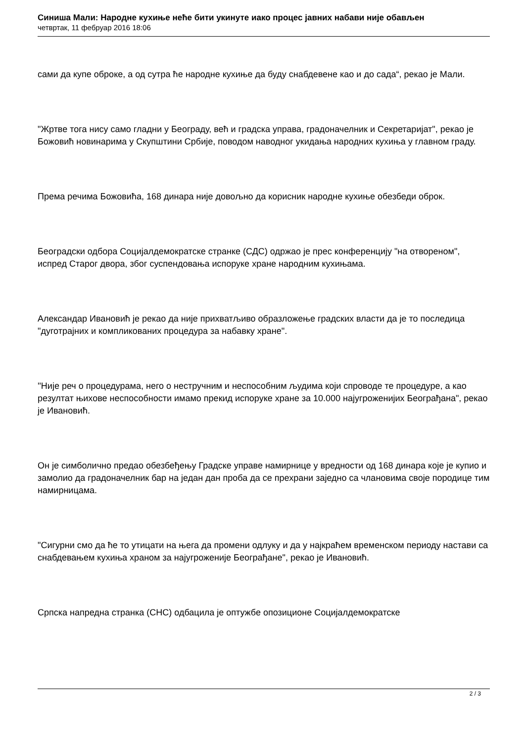Синиша Мали: Народне кухиње неће бити укинуте иако процес јавних набави није обављен
четвртак, 11 фебруар 2016 18:06
сами да купе оброке, а од сутра ће народне кухиње да буду снабдевене као и до сада“, рекао је Мали.
"Жртве тога нису само гладни у Београду, већ и градска управа, градоначелник и Секретаријат", рекао је Божовић новинарима у Скупштини Србије, поводом наводног укидања народних кухиња у главном граду.
Према речима Божовића, 168 динара није довољно да корисник народне кухиње обезбеди оброк.
Београдски одбора Социјалдемократске странке (СДС) одржао је прес конференцију "на отвореном", испред Старог двора, због суспендовања испоруке хране народним кухињама.
Александар Ивановић је рекао да није прихватљиво образложење градских власти да је то последица "дуготрајних и компликованих процедура за набавку хране".
''Није реч о процедурама, него о нестручним и неспособним људима који спроводе те процедуре, а као резултат њихове неспособности имамо прекид испоруке хране за 10.000 најугроженијих Београђана", рекао је Ивановић.
Он је симболично предао обезбеђењу Градске управе намирнице у вредности од 168 динара које је купио и замолио да градоначелник бар на један дан проба да се прехрани заједно са члановима своје породице тим намирницама.
"Сигурни смо да ће то утицати на њега да промени одлуку и да у најкраћем временском периоду настави са снабдевањем кухиња храном за најугроженије Београђане", рекао је Ивановић.
Српска напредна странка (СНС) одбацила је оптужбе опозиционе Социјалдемократске
2 / 3